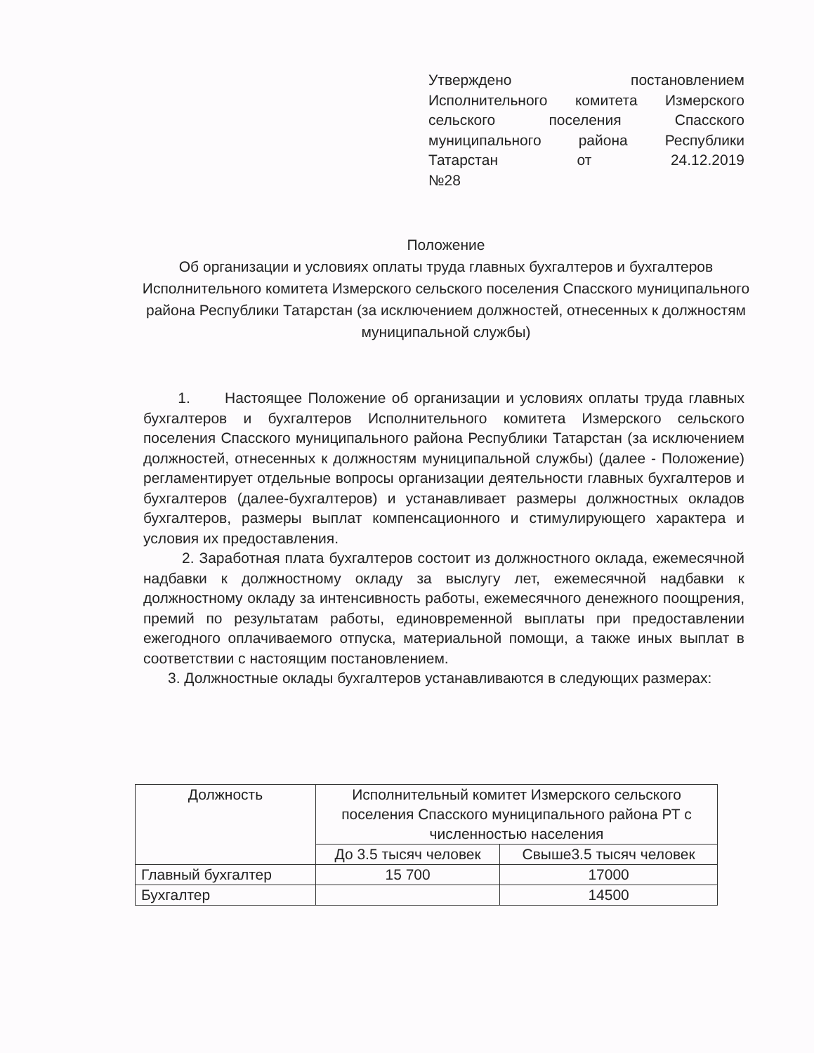Утверждено постановлением Исполнительного комитета Измерского сельского поселения Спасского муниципального района Республики Татарстан от 24.12.2019
№28
Положение
Об организации и условиях оплаты труда главных бухгалтеров и бухгалтеров Исполнительного комитета Измерского сельского поселения Спасского муниципального района Республики Татарстан (за исключением должностей, отнесенных к должностям муниципальной службы)
1. Настоящее Положение об организации и условиях оплаты труда главных бухгалтеров и бухгалтеров Исполнительного комитета Измерского сельского поселения Спасского муниципального района Республики Татарстан (за исключением должностей, отнесенных к должностям муниципальной службы) (далее - Положение) регламентирует отдельные вопросы организации деятельности главных бухгалтеров и бухгалтеров (далее-бухгалтеров) и устанавливает размеры должностных окладов бухгалтеров, размеры выплат компенсационного и стимулирующего характера и условия их предоставления.
2. Заработная плата бухгалтеров состоит из должностного оклада, ежемесячной надбавки к должностному окладу за выслугу лет, ежемесячной надбавки к должностному окладу за интенсивность работы, ежемесячного денежного поощрения, премий по результатам работы, единовременной выплаты при предоставлении ежегодного оплачиваемого отпуска, материальной помощи, а также иных выплат в соответствии с настоящим постановлением.
3. Должностные оклады бухгалтеров устанавливаются в следующих размерах:
| Должность | Исполнительный комитет Измерского сельского поселения Спасского муниципального района РТ с численностью населения | |
| --- | --- | --- |
| | До 3.5 тысяч человек | Свыше3.5 тысяч человек |
| Главный бухгалтер | 15 700 | 17000 |
| Бухгалтер | | 14500 |